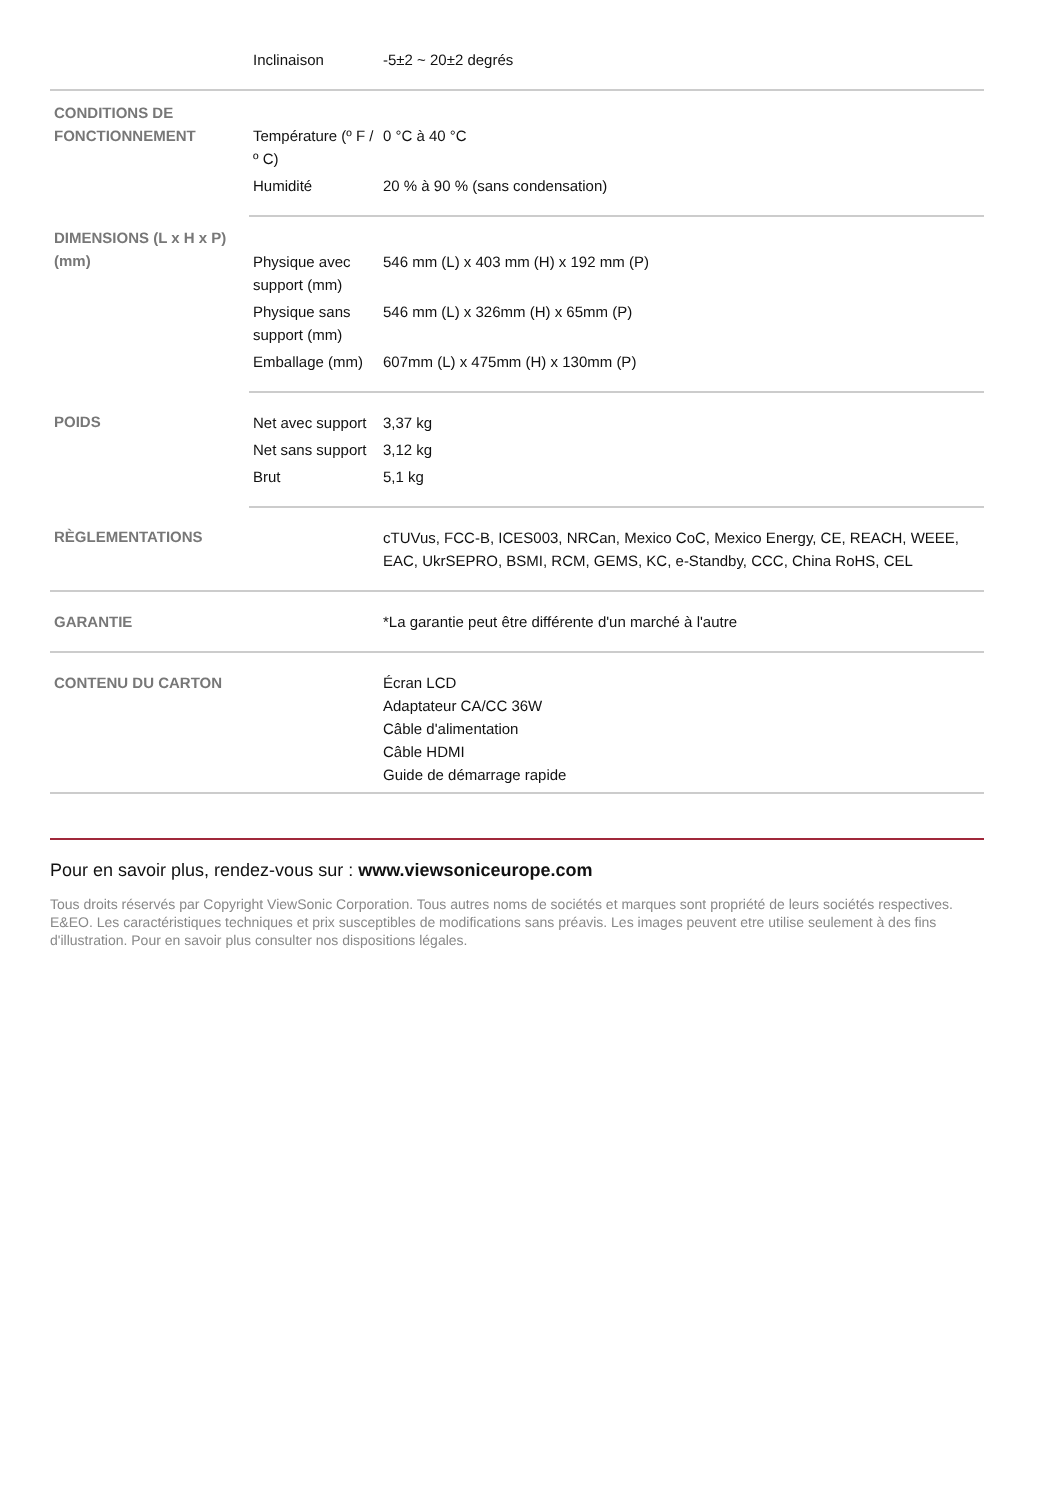| | Inclinaison | -5±2 ~ 20±2 degrés |
| CONDITIONS DE FONCTIONNEMENT | Température (º F / º C) | 0 °C à 40 °C |
| | Humidité | 20 % à 90 % (sans condensation) |
| DIMENSIONS (L x H x P) (mm) | Physique avec support (mm) | 546 mm (L) x 403 mm (H) x 192 mm (P) |
| | Physique sans support (mm) | 546 mm (L) x 326mm (H) x 65mm (P) |
| | Emballage (mm) | 607mm (L) x 475mm (H) x 130mm (P) |
| POIDS | Net avec support | 3,37 kg |
| | Net sans support | 3,12 kg |
| | Brut | 5,1 kg |
| RÈGLEMENTATIONS | | cTUVus, FCC-B, ICES003, NRCan, Mexico CoC, Mexico Energy, CE, REACH, WEEE, EAC, UkrSEPRO, BSMI, RCM, GEMS, KC, e-Standby, CCC, China RoHS, CEL |
| GARANTIE | | *La garantie peut être différente d'un marché à l'autre |
| CONTENU DU CARTON | | Écran LCD Adaptateur CA/CC 36W Câble d'alimentation Câble HDMI Guide de démarrage rapide |
Pour en savoir plus, rendez-vous sur : www.viewsoniceurope.com
Tous droits réservés par Copyright ViewSonic Corporation. Tous autres noms de sociétés et marques sont propriété de leurs sociétés respectives. E&EO. Les caractéristiques techniques et prix susceptibles de modifications sans préavis. Les images peuvent etre utilise seulement à des fins d'illustration. Pour en savoir plus consulter nos dispositions légales.